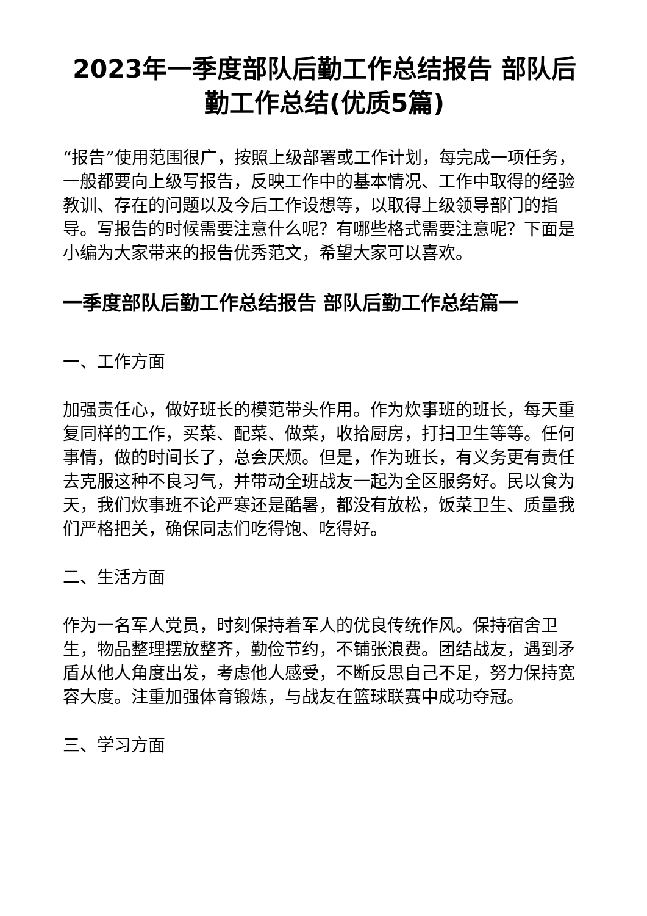2023年一季度部队后勤工作总结报告 部队后勤工作总结(优质5篇)
“报告”使用范围很广，按照上级部署或工作计划，每完成一项任务，一般都要向上级写报告，反映工作中的基本情况、工作中取得的经验教训、存在的问题以及今后工作设想等，以取得上级领导部门的指导。写报告的时候需要注意什么呢？有哪些格式需要注意呢？下面是小编为大家带来的报告优秀范文，希望大家可以喜欢。
一季度部队后勤工作总结报告 部队后勤工作总结篇一
一、工作方面
加强责任心，做好班长的模范带头作用。作为炊事班的班长，每天重复同样的工作，买菜、配菜、做菜，收拾厨房，打扫卫生等等。任何事情，做的时间长了，总会厌烦。但是，作为班长，有义务更有责任去克服这种不良习气，并带动全班战友一起为全区服务好。民以食为天，我们炊事班不论严寒还是酷暑，都没有放松，饭菜卫生、质量我们严格把关，确保同志们吃得饱、吃得好。
二、生活方面
作为一名军人党员，时刻保持着军人的优良传统作风。保持宿舍卫生，物品整理摆放整齐，勤俭节约，不铺张浪费。团结战友，遇到矛盾从他人角度出发，考虑他人感受，不断反思自己不足，努力保持宽容大度。注重加强体育锻炼，与战友在篮球联赛中成功夺冠。
三、学习方面